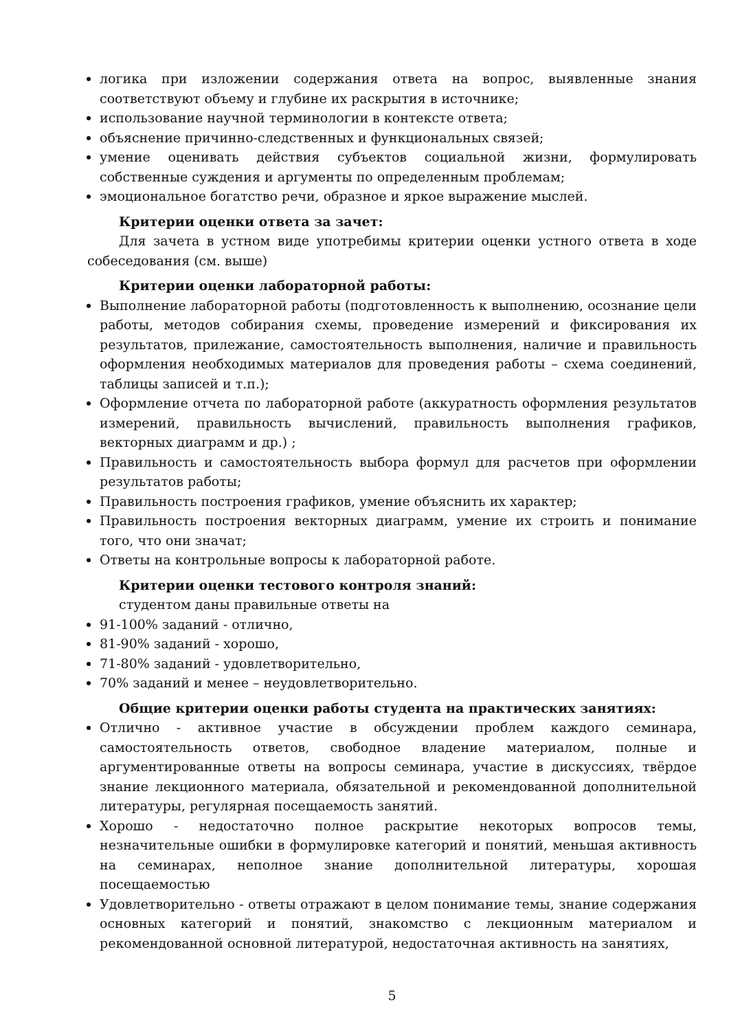логика при изложении содержания ответа на вопрос, выявленные знания соответствуют объему и глубине их раскрытия в источнике;
использование научной терминологии в контексте ответа;
объяснение причинно-следственных и функциональных связей;
умение оценивать действия субъектов социальной жизни, формулировать собственные суждения и аргументы по определенным проблемам;
эмоциональное богатство речи, образное и яркое выражение мыслей.
Критерии оценки ответа за зачет:
Для зачета в устном виде употребимы критерии оценки устного ответа в ходе собеседования (см. выше)
Критерии оценки лабораторной работы:
Выполнение лабораторной работы (подготовленность к выполнению, осознание цели работы, методов собирания схемы, проведение измерений и фиксирования их результатов, прилежание, самостоятельность выполнения, наличие и правильность оформления необходимых материалов для проведения работы – схема соединений, таблицы записей и т.п.);
Оформление отчета по лабораторной работе (аккуратность оформления результатов измерений, правильность вычислений, правильность выполнения графиков, векторных диаграмм и др.) ;
Правильность и самостоятельность выбора формул для расчетов при оформлении результатов работы;
Правильность построения графиков, умение объяснить их характер;
Правильность построения векторных диаграмм, умение их строить и понимание того, что они значат;
Ответы на контрольные вопросы к лабораторной работе.
Критерии оценки тестового контроля знаний:
студентом даны правильные ответы на
91-100% заданий - отлично,
81-90% заданий - хорошо,
71-80% заданий - удовлетворительно,
70% заданий и менее – неудовлетворительно.
Общие критерии оценки работы студента на практических занятиях:
Отлично - активное участие в обсуждении проблем каждого семинара, самостоятельность ответов, свободное владение материалом, полные и аргументированные ответы на вопросы семинара, участие в дискуссиях, твёрдое знание лекционного материала, обязательной и рекомендованной дополнительной литературы, регулярная посещаемость занятий.
Хорошо - недостаточно полное раскрытие некоторых вопросов темы, незначительные ошибки в формулировке категорий и понятий, меньшая активность на семинарах, неполное знание дополнительной литературы, хорошая посещаемостью
Удовлетворительно - ответы отражают в целом понимание темы, знание содержания основных категорий и понятий, знакомство с лекционным материалом и рекомендованной основной литературой, недостаточная активность на занятиях,
5